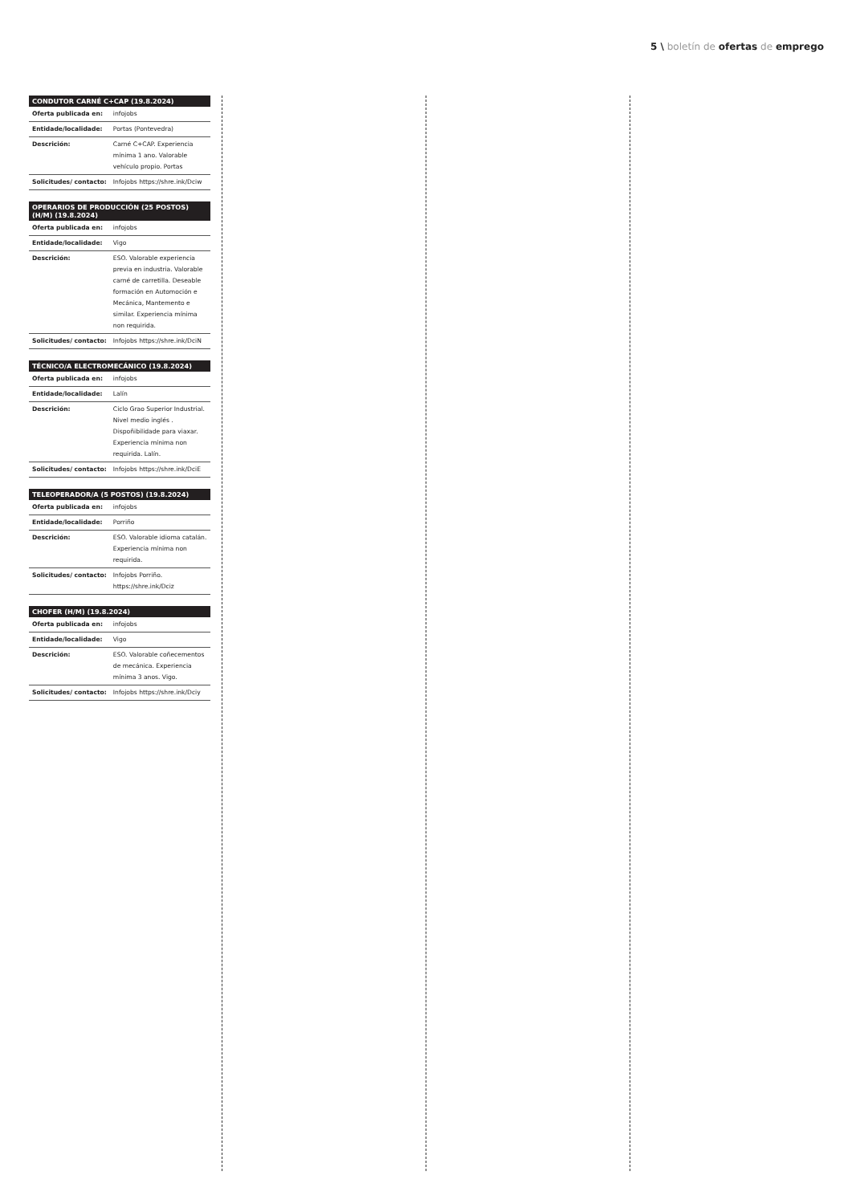5 \ boletín de ofertas de emprego
| CONDUTOR CARNÉ C+CAP (19.8.2024) | |
| --- | --- |
| Oferta publicada en: | infojobs |
| Entidade/localidade: | Portas (Pontevedra) |
| Descrición: | Carné C+CAP. Experiencia mínima 1 ano. Valorable vehículo propio. Portas |
| Solicitudes/ contacto: | Infojobs https://shre.ink/Dciw |
| OPERARIOS DE PRODUCCIÓN (25 POSTOS) (H/M) (19.8.2024) | |
| --- | --- |
| Oferta publicada en: | infojobs |
| Entidade/localidade: | Vigo |
| Descrición: | ESO. Valorable experiencia previa en industria. Valorable carné de carretilla. Deseable formación en Automoción e Mecánica, Mantemento e similar. Experiencia mínima non requirida. |
| Solicitudes/ contacto: | Infojobs https://shre.ink/DciN |
| TÉCNICO/A ELECTROMECÁNICO (19.8.2024) | |
| --- | --- |
| Oferta publicada en: | infojobs |
| Entidade/localidade: | Lalín |
| Descrición: | Ciclo Grao Superior Industrial. Nivel medio inglés . Dispoñibilidade para viaxar. Experiencia mínima non requirida. Lalín. |
| Solicitudes/ contacto: | Infojobs https://shre.ink/DciE |
| TELEOPERADOR/A (5 POSTOS) (19.8.2024) | |
| --- | --- |
| Oferta publicada en: | infojobs |
| Entidade/localidade: | Porriño |
| Descrición: | ESO. Valorable idioma catalán. Experiencia mínima non requirida. |
| Solicitudes/ contacto: | Infojobs Porriño. https://shre.ink/Dciz |
| CHOFER (H/M) (19.8.2024) | |
| --- | --- |
| Oferta publicada en: | infojobs |
| Entidade/localidade: | Vigo |
| Descrición: | ESO. Valorable coñecementos de mecánica. Experiencia mínima 3 anos. Vigo. |
| Solicitudes/ contacto: | Infojobs https://shre.ink/Dciy |